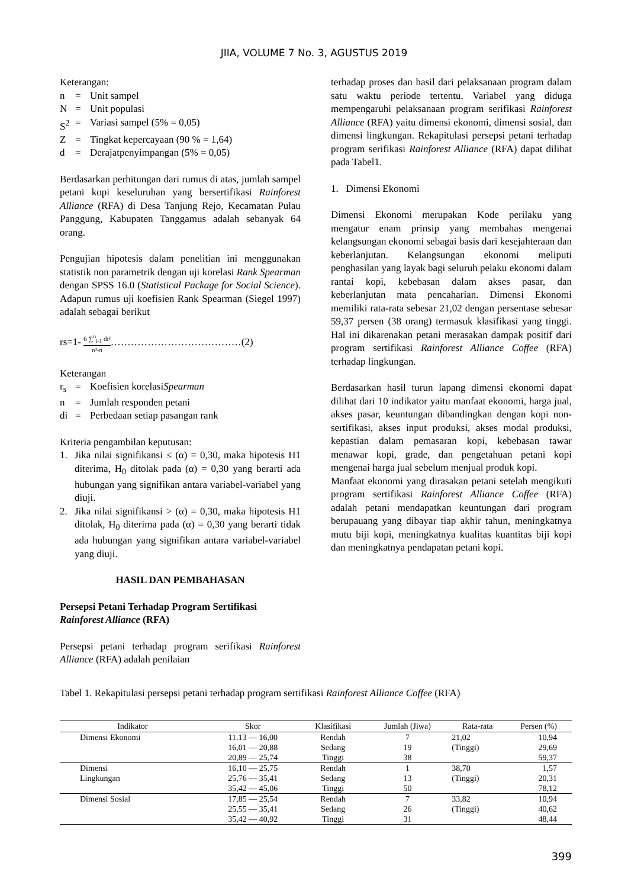JIIA, VOLUME 7 No. 3, AGUSTUS 2019
Keterangan:
n = Unit sampel
N = Unit populasi
S<sup>2</sup> = Variasi sampel (5% = 0,05)
Z = Tingkat kepercayaan (90 % = 1,64)
d = Derajatpenyimpangan (5% = 0,05)
Berdasarkan perhitungan dari rumus di atas, jumlah sampel petani kopi keseluruhan yang bersertifikasi Rainforest Alliance (RFA) di Desa Tanjung Rejo, Kecamatan Pulau Panggung, Kabupaten Tanggamus adalah sebanyak 64 orang.
Pengujian hipotesis dalam penelitian ini menggunakan statistik non parametrik dengan uji korelasi Rank Spearman dengan SPSS 16.0 (Statistical Package for Social Science). Adapun rumus uji koefisien Rank Spearman (Siegel 1997) adalah sebagai berikut
rs=1- 6 ∑<sup>n</sup><sub>i-1</sub> di² n³-n…………………………………(2)
Keterangan
r<sub>s</sub> = Koefisien korelasi Spearman
n = Jumlah responden petani
di = Perbedaan setiap pasangan rank
Kriteria pengambilan keputusan:
1. Jika nilai signifikansi ≤ (α) = 0,30, maka hipotesis H1 diterima, H<sub>0</sub> ditolak pada (α) = 0,30 yang berarti ada hubungan yang signifikan antara variabel-variabel yang diuji.
2. Jika nilai signifikansi > (α) = 0,30, maka hipotesis H1 ditolak, H<sub>0</sub> diterima pada (α) = 0,30 yang berarti tidak ada hubungan yang signifikan antara variabel-variabel yang diuji.
HASIL DAN PEMBAHASAN
Persepsi Petani Terhadap Program Sertifikasi Rainforest Alliance (RFA)
Persepsi petani terhadap program serifikasi Rainforest Alliance (RFA) adalah penilaian
terhadap proses dan hasil dari pelaksanaan program dalam satu waktu periode tertentu. Variabel yang diduga mempengaruhi pelaksanaan program serifikasi Rainforest Alliance (RFA) yaitu dimensi ekonomi, dimensi sosial, dan dimensi lingkungan. Rekapitulasi persepsi petani terhadap program serifikasi Rainforest Alliance (RFA) dapat dilihat pada Tabel1.
1. Dimensi Ekonomi
Dimensi Ekonomi merupakan Kode perilaku yang mengatur enam prinsip yang membahas mengenai kelangsungan ekonomi sebagai basis dari kesejahteraan dan keberlanjutan. Kelangsungan ekonomi meliputi penghasilan yang layak bagi seluruh pelaku ekonomi dalam rantai kopi, kebebasan dalam akses pasar, dan keberlanjutan mata pencaharian. Dimensi Ekonomi memiliki rata-rata sebesar 21,02 dengan persentase sebesar 59,37 persen (38 orang) termasuk klasifikasi yang tinggi. Hal ini dikarenakan petani merasakan dampak positif dari program sertifikasi Rainforest Alliance Coffee (RFA) terhadap lingkungan.
Berdasarkan hasil turun lapang dimensi ekonomi dapat dilihat dari 10 indikator yaitu manfaat ekonomi, harga jual, akses pasar, keuntungan dibandingkan dengan kopi non-sertifikasi, akses input produksi, akses modal produksi, kepastian dalam pemasaran kopi, kebebasan tawar menawar kopi, grade, dan pengetahuan petani kopi mengenai harga jual sebelum menjual produk kopi.
Manfaat ekonomi yang dirasakan petani setelah mengikuti program sertifikasi Rainforest Alliance Coffee (RFA) adalah petani mendapatkan keuntungan dari program berupauang yang dibayar tiap akhir tahun, meningkatnya mutu biji kopi, meningkatnya kualitas kuantitas biji kopi dan meningkatnya pendapatan petani kopi.
Tabel 1. Rekapitulasi persepsi petani terhadap program sertifikasi Rainforest Alliance Coffee (RFA)
| Indikator | Skor | Klasifikasi | Jumlah (Jiwa) | Rata-rata | Persen (%) |
| --- | --- | --- | --- | --- | --- |
| Dimensi Ekonomi | 11.13 — 16,00 | Rendah | 7 | 21,02 | 10,94 |
| | 16,01 — 20,88 | Sedang | 19 | (Tinggi) | 29,69 |
| | 20,89 — 25,74 | Tinggi | 38 | | 59,37 |
| Dimensi | 16,10 — 25,75 | Rendah | 1 | 38,70 | 1,57 |
| Lingkungan | 25,76 — 35,41 | Sedang | 13 | (Tinggi) | 20,31 |
| | 35,42 — 45,06 | Tinggi | 50 | | 78,12 |
| Dimensi Sosial | 17,85 — 25,54 | Rendah | 7 | 33,82 | 10,94 |
| | 25,55 — 35,41 | Sedang | 26 | (Tinggi) | 40,62 |
| | 35,42 — 40,92 | Tinggi | 31 | | 48,44 |
399